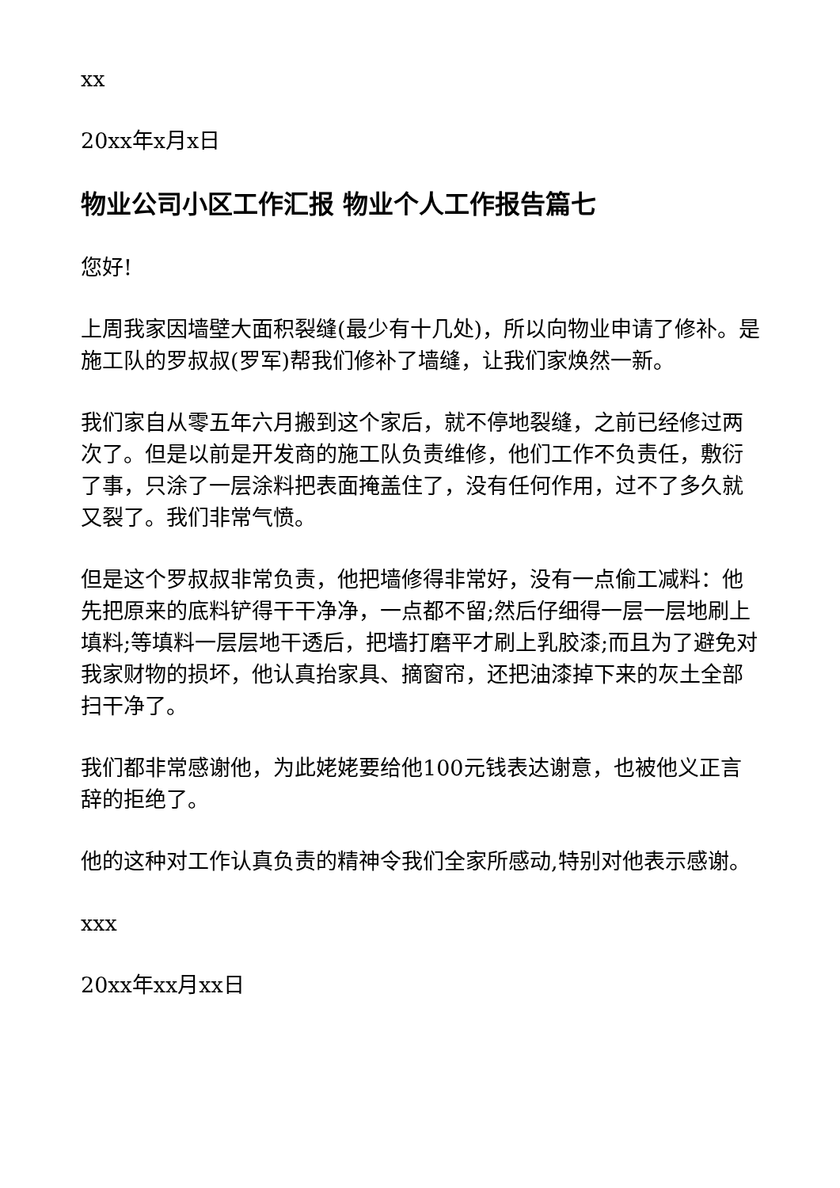xx
20xx年x月x日
物业公司小区工作汇报 物业个人工作报告篇七
您好!
上周我家因墙壁大面积裂缝(最少有十几处)，所以向物业申请了修补。是施工队的罗叔叔(罗军)帮我们修补了墙缝，让我们家焕然一新。
我们家自从零五年六月搬到这个家后，就不停地裂缝，之前已经修过两次了。但是以前是开发商的施工队负责维修，他们工作不负责任，敷衍了事，只涂了一层涂料把表面掩盖住了，没有任何作用，过不了多久就又裂了。我们非常气愤。
但是这个罗叔叔非常负责，他把墙修得非常好，没有一点偷工减料：他先把原来的底料铲得干干净净，一点都不留;然后仔细得一层一层地刷上填料;等填料一层层地干透后，把墙打磨平才刷上乳胶漆;而且为了避免对我家财物的损坏，他认真抬家具、摘窗帘，还把油漆掉下来的灰土全部扫干净了。
我们都非常感谢他，为此姥姥要给他100元钱表达谢意，也被他义正言辞的拒绝了。
他的这种对工作认真负责的精神令我们全家所感动,特别对他表示感谢。
xxx
20xx年xx月xx日